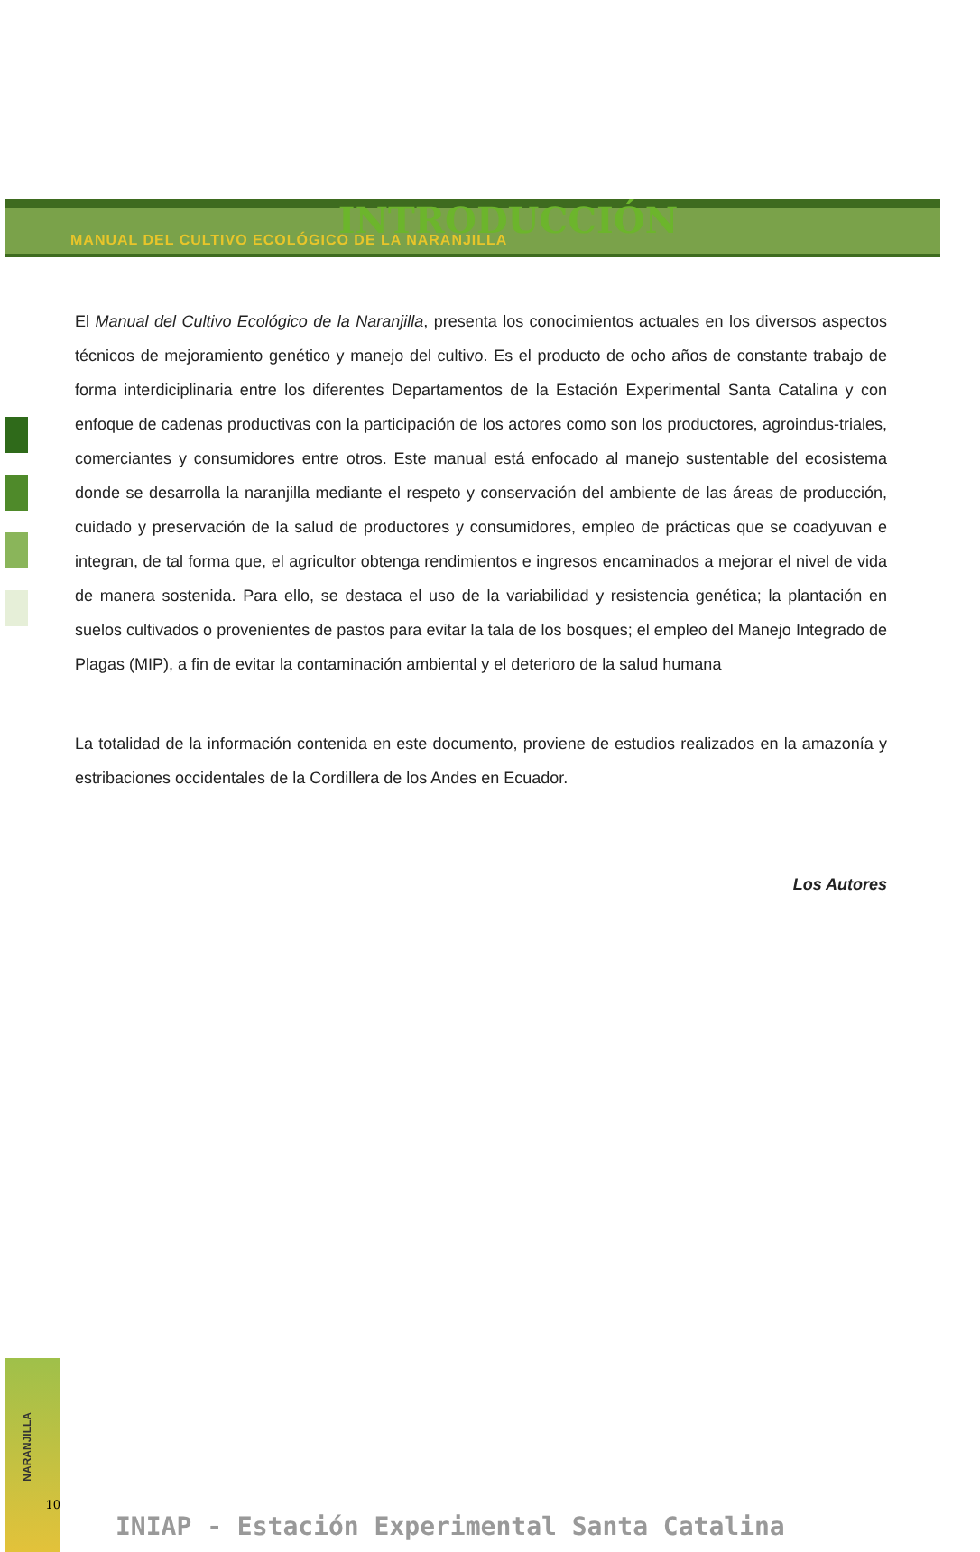MANUAL DEL CULTIVO ECOLÓGICO DE LA NARANJILLA
INTRODUCCIÓN
El Manual del Cultivo Ecológico de la Naranjilla, presenta los conocimientos actuales en los diversos aspectos técnicos de mejoramiento genético y manejo del cultivo. Es el producto de ocho años de constante trabajo de forma interdiciplinaria entre los diferentes Departamentos de la Estación Experimental Santa Catalina y con enfoque de cadenas productivas con la participación de los actores como son los productores, agroindus-triales, comerciantes y consumidores entre otros. Este manual está enfocado al manejo sustentable del ecosistema donde se desarrolla la naranjilla mediante el respeto y conservación del ambiente de las áreas de producción, cuidado y preservación de la salud de productores y consumidores, empleo de prácticas que se coadyuvan e integran, de tal forma que, el agricultor obtenga rendimientos e ingresos encaminados a mejorar el nivel de vida de manera sostenida. Para ello, se destaca el uso de la variabilidad y resistencia genética; la plantación en suelos cultivados o provenientes de pastos para evitar la tala de los bosques; el empleo del Manejo Integrado de Plagas (MIP), a fin de evitar la contaminación ambiental y el deterioro de la salud humana
La totalidad de la información contenida en este documento, proviene de estudios realizados en la amazonía y estribaciones occidentales de la Cordillera de los Andes en Ecuador.
Los Autores
NARANJILLA
10
INIAP - Estación Experimental Santa Catalina